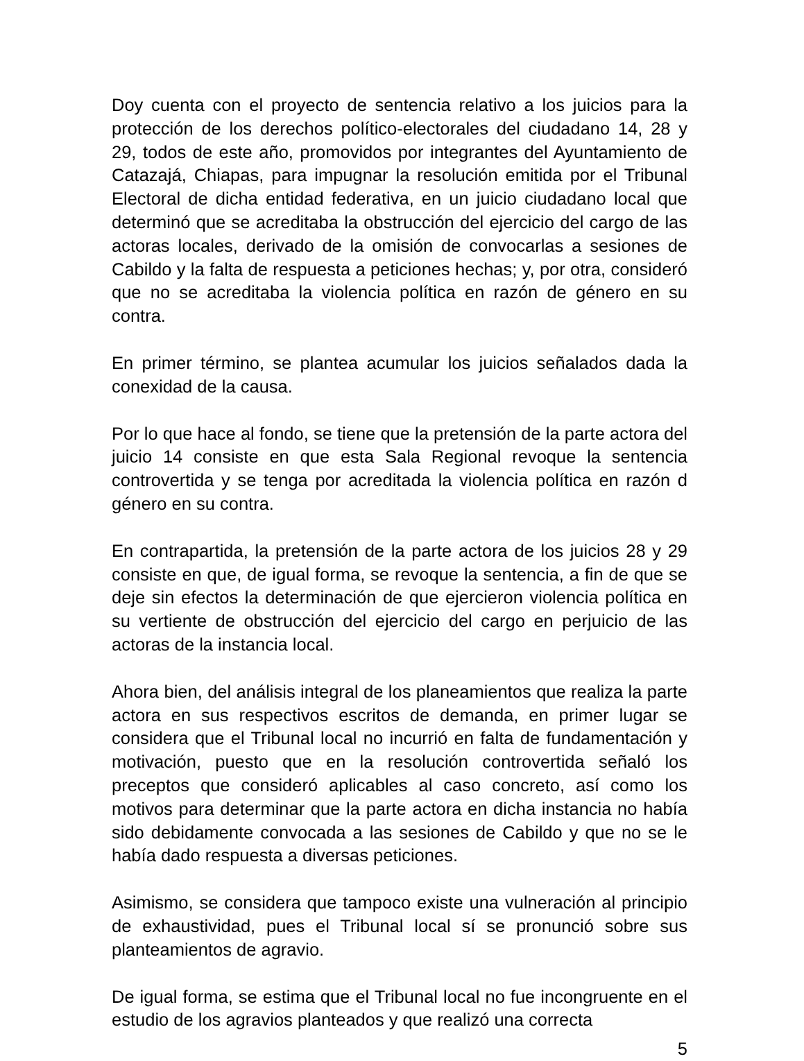Doy cuenta con el proyecto de sentencia relativo a los juicios para la protección de los derechos político-electorales del ciudadano 14, 28 y 29, todos de este año, promovidos por integrantes del Ayuntamiento de Catazajá, Chiapas, para impugnar la resolución emitida por el Tribunal Electoral de dicha entidad federativa, en un juicio ciudadano local que determinó que se acreditaba la obstrucción del ejercicio del cargo de las actoras locales, derivado de la omisión de convocarlas a sesiones de Cabildo y la falta de respuesta a peticiones hechas; y, por otra, consideró que no se acreditaba la violencia política en razón de género en su contra.
En primer término, se plantea acumular los juicios señalados dada la conexidad de la causa.
Por lo que hace al fondo, se tiene que la pretensión de la parte actora del juicio 14 consiste en que esta Sala Regional revoque la sentencia controvertida y se tenga por acreditada la violencia política en razón d género en su contra.
En contrapartida, la pretensión de la parte actora de los juicios 28 y 29 consiste en que, de igual forma, se revoque la sentencia, a fin de que se deje sin efectos la determinación de que ejercieron violencia política en su vertiente de obstrucción del ejercicio del cargo en perjuicio de las actoras de la instancia local.
Ahora bien, del análisis integral de los planeamientos que realiza la parte actora en sus respectivos escritos de demanda, en primer lugar se considera que el Tribunal local no incurrió en falta de fundamentación y motivación, puesto que en la resolución controvertida señaló los preceptos que consideró aplicables al caso concreto, así como los motivos para determinar que la parte actora en dicha instancia no había sido debidamente convocada a las sesiones de Cabildo y que no se le había dado respuesta a diversas peticiones.
Asimismo, se considera que tampoco existe una vulneración al principio de exhaustividad, pues el Tribunal local sí se pronunció sobre sus planteamientos de agravio.
De igual forma, se estima que el Tribunal local no fue incongruente en el estudio de los agravios planteados y que realizó una correcta
5